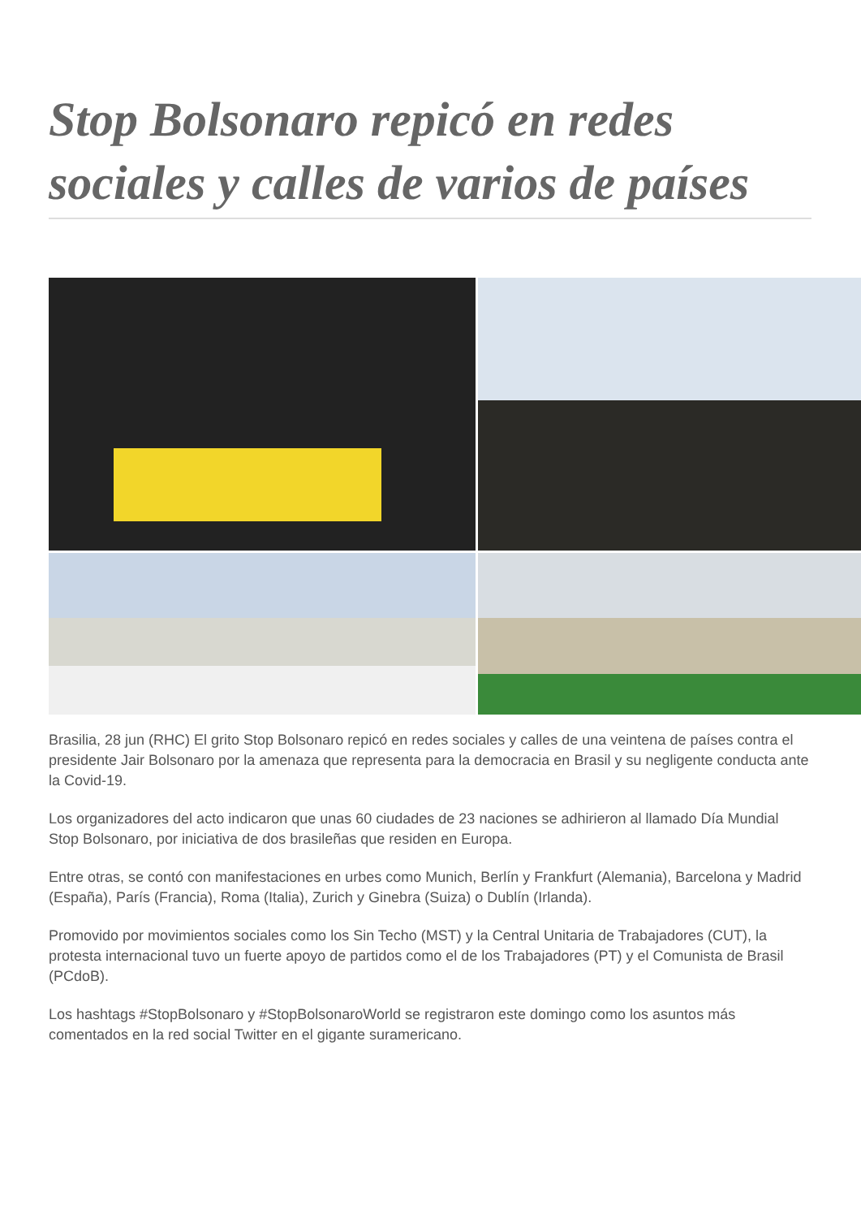Stop Bolsonaro repicó en redes sociales y calles de varios de países
Brasilia, 28 jun (RHC) El grito Stop Bolsonaro repicó en redes sociales y calles de una veintena de países contra el presidente Jair Bolsonaro por la amenaza que representa para la democracia en Brasil y su negligente conducta ante la Covid-19.
Los organizadores del acto indicaron que unas 60 ciudades de 23 naciones se adhirieron al llamado Día Mundial Stop Bolsonaro, por iniciativa de dos brasileñas que residen en Europa.
Entre otras, se contó con manifestaciones en urbes como Munich, Berlín y Frankfurt (Alemania), Barcelona y Madrid (España), París (Francia), Roma (Italia), Zurich y Ginebra (Suiza) o Dublín (Irlanda).
Promovido por movimientos sociales como los Sin Techo (MST) y la Central Unitaria de Trabajadores (CUT), la protesta internacional tuvo un fuerte apoyo de partidos como el de los Trabajadores (PT) y el Comunista de Brasil (PCdoB).
Los hashtags #StopBolsonaro y #StopBolsonaroWorld se registraron este domingo como los asuntos más comentados en la red social Twitter en el gigante suramericano.